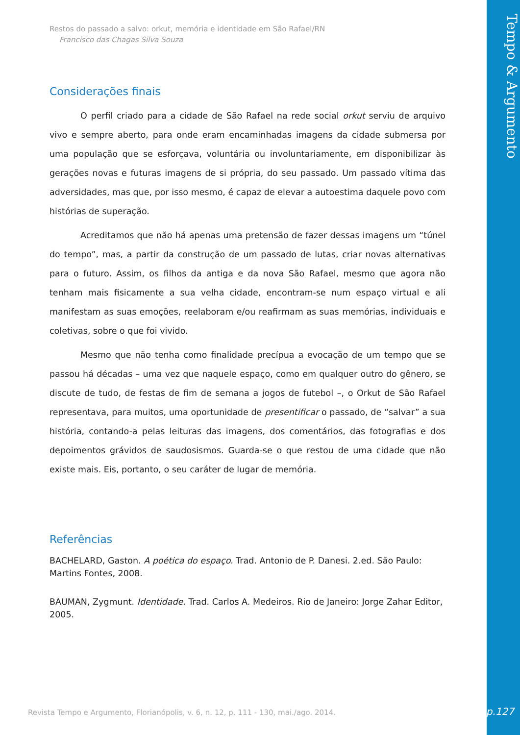Restos do passado a salvo: orkut, memória e identidade em São Rafael/RN
Francisco das Chagas Silva Souza
Considerações finais
O perfil criado para a cidade de São Rafael na rede social orkut serviu de arquivo vivo e sempre aberto, para onde eram encaminhadas imagens da cidade submersa por uma população que se esforçava, voluntária ou involuntariamente, em disponibilizar às gerações novas e futuras imagens de si própria, do seu passado. Um passado vítima das adversidades, mas que, por isso mesmo, é capaz de elevar a autoestima daquele povo com histórias de superação.
Acreditamos que não há apenas uma pretensão de fazer dessas imagens um “túnel do tempo”, mas, a partir da construção de um passado de lutas, criar novas alternativas para o futuro. Assim, os filhos da antiga e da nova São Rafael, mesmo que agora não tenham mais fisicamente a sua velha cidade, encontram-se num espaço virtual e ali manifestam as suas emoções, reelaboram e/ou reafirmam as suas memórias, individuais e coletivas, sobre o que foi vivido.
Mesmo que não tenha como finalidade precípua a evocação de um tempo que se passou há décadas – uma vez que naquele espaço, como em qualquer outro do gênero, se discute de tudo, de festas de fim de semana a jogos de futebol –, o Orkut de São Rafael representava, para muitos, uma oportunidade de presentificar o passado, de “salvar” a sua história, contando-a pelas leituras das imagens, dos comentários, das fotografias e dos depoimentos grávidos de saudosismos. Guarda-se o que restou de uma cidade que não existe mais. Eis, portanto, o seu caráter de lugar de memória.
Referências
BACHELARD, Gaston. A poética do espaço. Trad. Antonio de P. Danesi. 2.ed. São Paulo: Martins Fontes, 2008.
BAUMAN, Zygmunt. Identidade. Trad. Carlos A. Medeiros. Rio de Janeiro: Jorge Zahar Editor, 2005.
Revista Tempo e Argumento, Florianópolis, v. 6, n. 12, p. 111 - 130, mai./ago. 2014.
Tempo & Argumento
p.127